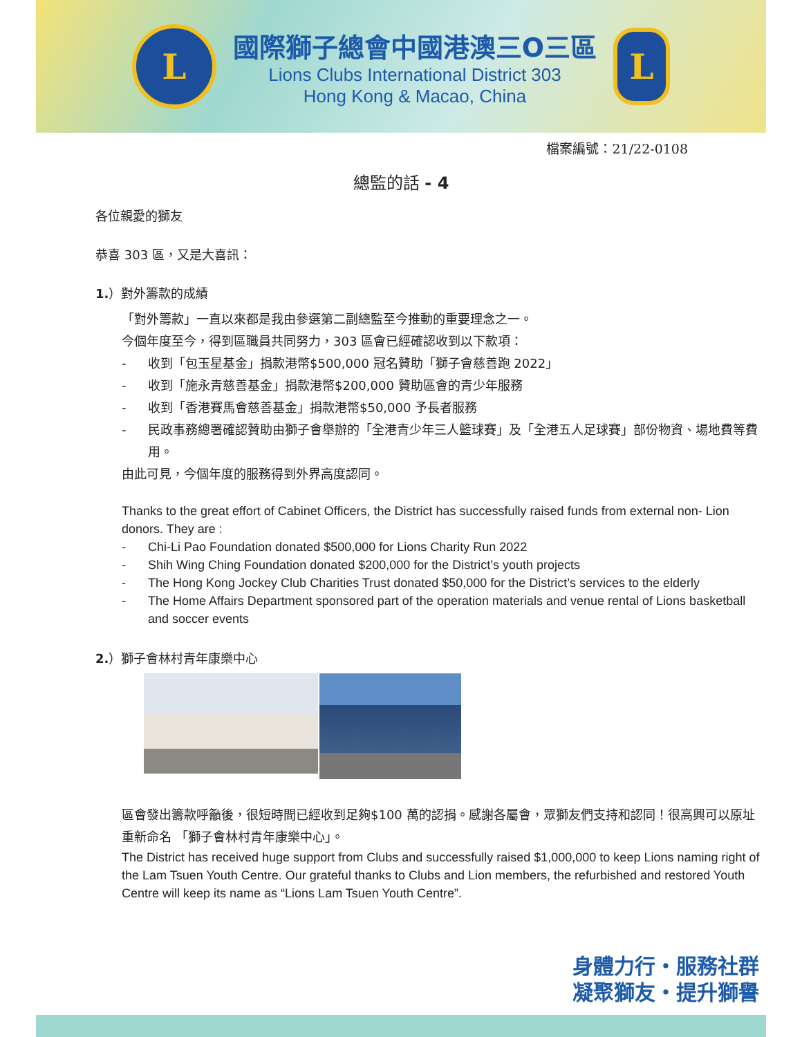L
國際獅子總會中國港澳三O三區
Lions Clubs International District 303
Hong Kong & Macao, China
L
檔案編號：21/22-0108
總監的話 - 4
各位親愛的獅友
恭喜 303 區，又是大喜訊：
1.）對外籌款的成績
「對外籌款」一直以來都是我由參選第二副總監至今推動的重要理念之一。
今個年度至今，得到區職員共同努力，303 區會已經確認收到以下款項：
- 收到「包玉星基金」捐款港幣$500,000 冠名贊助「獅子會慈善跑 2022」
- 收到「施永青慈善基金」捐款港幣$200,000 贊助區會的青少年服務
- 收到「香港賽馬會慈善基金」捐款港幣$50,000 予長者服務
- 民政事務總署確認贊助由獅子會舉辦的「全港青少年三人籃球賽」及「全港五人足球賽」部份物資、場地費等費用。
由此可見，今個年度的服務得到外界高度認同。
Thanks to the great effort of Cabinet Officers, the District has successfully raised funds from external non- Lion donors. They are :
- Chi-Li Pao Foundation donated $500,000 for Lions Charity Run 2022
- Shih Wing Ching Foundation donated $200,000 for the District’s youth projects
- The Hong Kong Jockey Club Charities Trust donated $50,000 for the District’s services to the elderly
- The Home Affairs Department sponsored part of the operation materials and venue rental of Lions basketball and soccer events
2.）獅子會林村青年康樂中心
區會發出籌款呼籲後，很短時間已經收到足夠$100 萬的認捐。感謝各屬會，眾獅友們支持和認同！很高興可以原址重新命名 「獅子會林村青年康樂中心」。
The District has received huge support from Clubs and successfully raised $1,000,000 to keep Lions naming right of the Lam Tsuen Youth Centre. Our grateful thanks to Clubs and Lion members, the refurbished and restored Youth Centre will keep its name as “Lions Lam Tsuen Youth Centre”.
身體力行・服務社群
凝聚獅友・提升獅譽